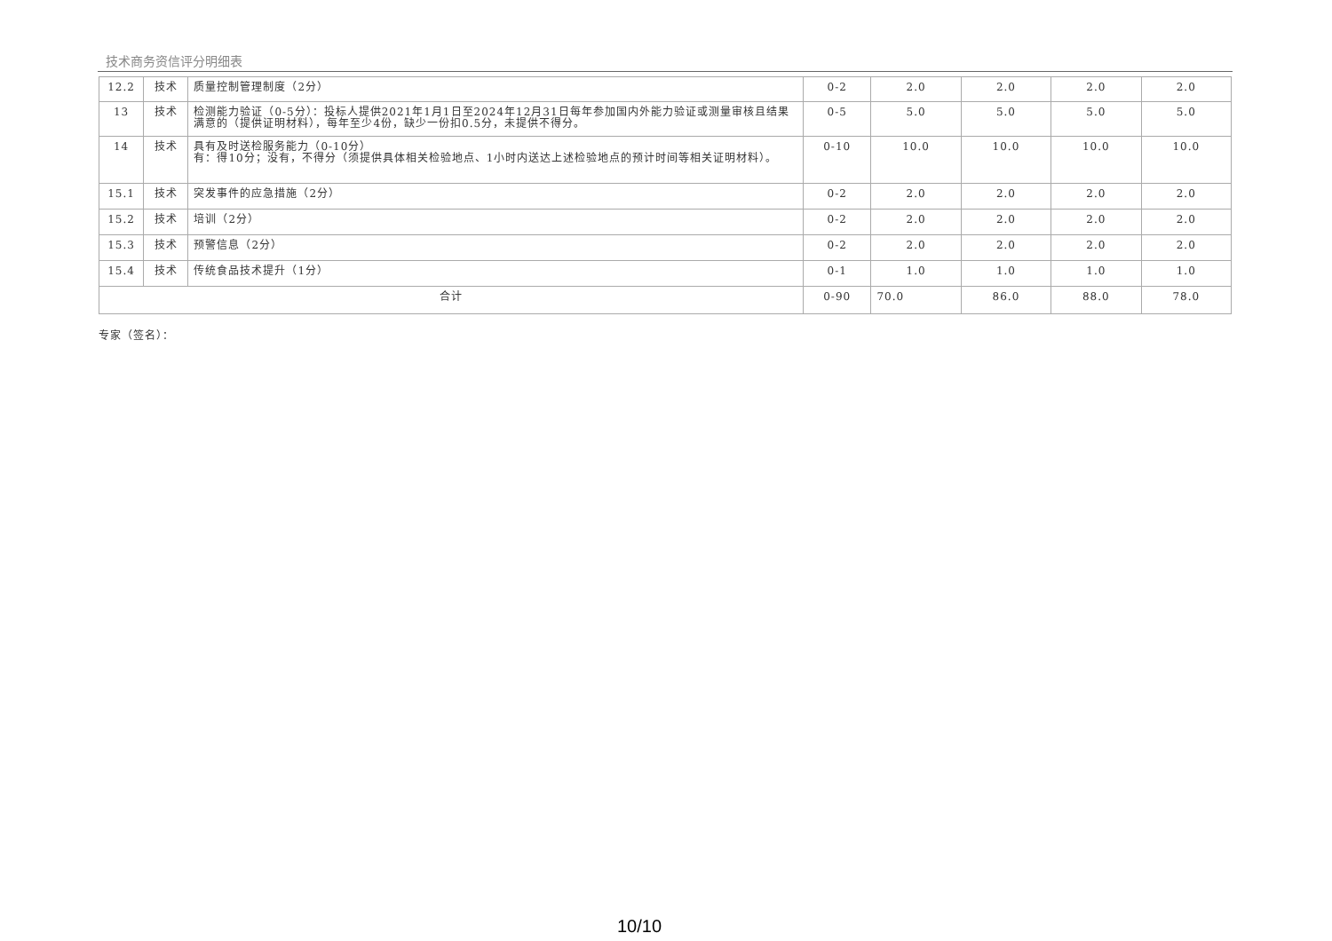技术商务资信评分明细表
| 12.2 | 技术 | 质量控制管理制度（2分） | 0-2 | 2.0 | 2.0 | 2.0 | 2.0 |
| 13 | 技术 | 检测能力验证（0-5分）：投标人提供2021年1月1日至2024年12月31日每年参加国内外能力验证或测量审核且结果满意的（提供证明材料），每年至少4份，缺少一份扣0.5分，未提供不得分。 | 0-5 | 5.0 | 5.0 | 5.0 | 5.0 |
| 14 | 技术 | 具有及时送检服务能力（0-10分） 有：得10分；没有，不得分（须提供具体相关检验地点、1小时内送达上述检验地点的预计时间等相关证明材料）。 | 0-10 | 10.0 | 10.0 | 10.0 | 10.0 |
| 15.1 | 技术 | 突发事件的应急措施（2分） | 0-2 | 2.0 | 2.0 | 2.0 | 2.0 |
| 15.2 | 技术 | 培训（2分） | 0-2 | 2.0 | 2.0 | 2.0 | 2.0 |
| 15.3 | 技术 | 预警信息（2分） | 0-2 | 2.0 | 2.0 | 2.0 | 2.0 |
| 15.4 | 技术 | 传统食品技术提升（1分） | 0-1 | 1.0 | 1.0 | 1.0 | 1.0 |
| 合计 | | | 0-90 | 70.0 | 86.0 | 88.0 | 78.0 |
专家（签名）：
10/10